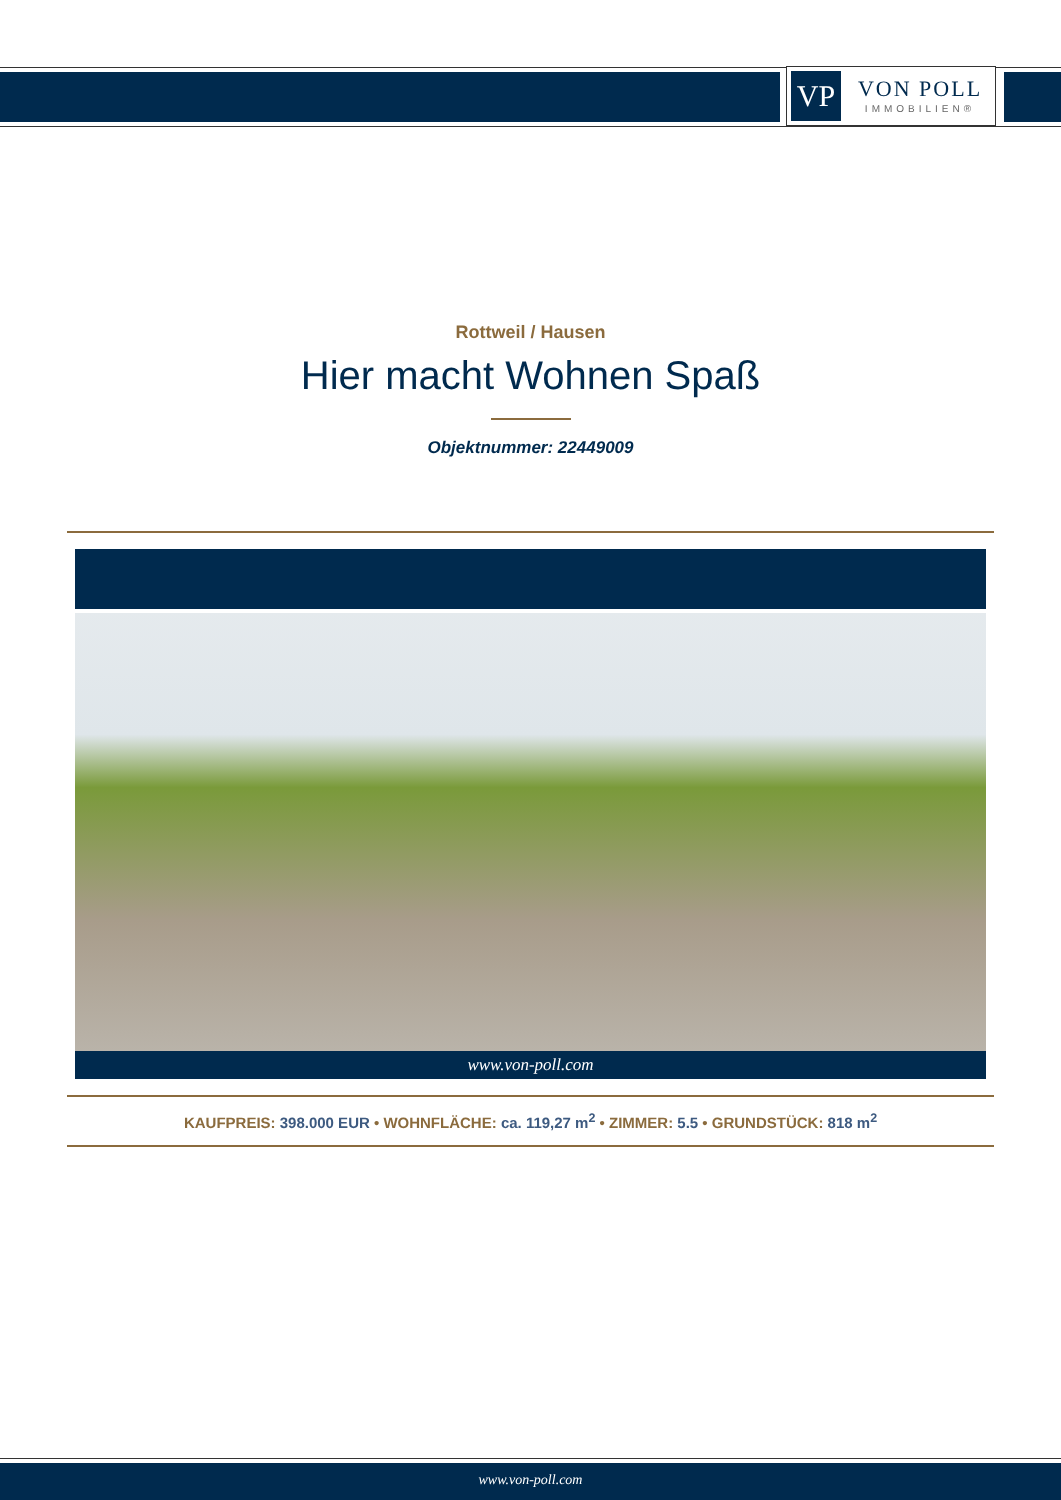VP
VON POLL
IMMOBILIEN®
Rottweil / Hausen
Hier macht Wohnen Spaß
Objektnummer: 22449009
www.von-poll.com
KAUFPREIS: 398.000 EUR • WOHNFLÄCHE: ca. 119,27 m<sup>2</sup> • ZIMMER: 5.5 • GRUNDSTÜCK: 818 m<sup>2</sup>
www.von-poll.com